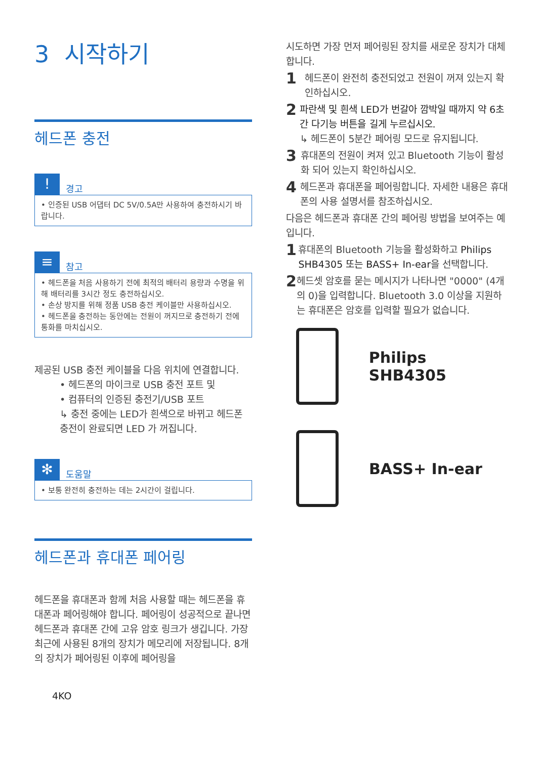3 시작하기
헤드폰 충전
!
경고
• 인증된 USB 어댑터 DC 5V/0.5A만 사용하여 충전하시기 바랍니다.
≡
참고
• 헤드폰을 처음 사용하기 전에 최적의 배터리 용량과 수명을 위해 배터리를 3시간 정도 충전하십시오.
• 손상 방지를 위해 정품 USB 충전 케이블만 사용하십시오.
• 헤드폰을 충전하는 동안에는 전원이 꺼지므로 충전하기 전에 통화를 마치십시오.
제공된 USB 충전 케이블을 다음 위치에 연결합니다.
• 헤드폰의 마이크로 USB 충전 포트 및
• 컴퓨터의 인증된 충전기/USB 포트
↳ 충전 중에는 LED가 흰색으로 바뀌고 헤드폰 충전이 완료되면 LED 가 꺼집니다.
✻
도움말
• 보통 완전히 충전하는 데는 2시간이 걸립니다.
헤드폰과 휴대폰 페어링
헤드폰을 휴대폰과 함께 처음 사용할 때는 헤드폰을 휴대폰과 페어링해야 합니다. 페어링이 성공적으로 끝나면 헤드폰과 휴대폰 간에 고유 암호 링크가 생깁니다. 가장 최근에 사용된 8개의 장치가 메모리에 저장됩니다. 8개의 장치가 페어링된 이후에 페어링을
4KO
시도하면 가장 먼저 페어링된 장치를 새로운 장치가 대체합니다.
1
헤드폰이 완전히 충전되었고 전원이 꺼져 있는지 확인하십시오.
2
파란색 및 흰색 LED가 번갈아 깜박일 때까지 약 6초 간 다기능 버튼을 길게 누르십시오.
↳ 헤드폰이 5분간 페어링 모드로 유지됩니다.
3
휴대폰의 전원이 켜져 있고 Bluetooth 기능이 활성화 되어 있는지 확인하십시오.
4
헤드폰과 휴대폰을 페어링합니다. 자세한 내용은 휴대폰의 사용 설명서를 참조하십시오.
다음은 헤드폰과 휴대폰 간의 페어링 방법을 보여주는 예입니다.
1
휴대폰의 Bluetooth 기능을 활성화하고 Philips SHB4305 또는 BASS+ In-ear을 선택합니다.
2
헤드셋 암호를 묻는 메시지가 나타나면 "0000" (4개의 0)을 입력합니다. Bluetooth 3.0 이상을 지원하는 휴대폰은 암호를 입력할 필요가 없습니다.
Philips SHB4305
BASS+ In-ear